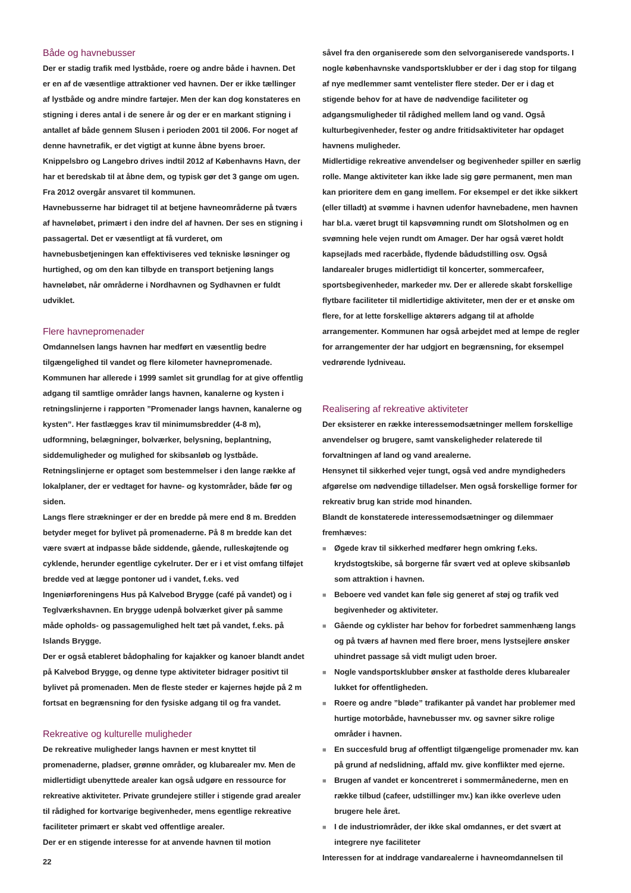Både og havnebusser
Der er stadig trafik med lystbåde, roere og andre både i havnen. Det er en af de væsentlige attraktioner ved havnen. Der er ikke tællinger af lystbåde og andre mindre fartøjer. Men der kan dog konstateres en stigning i deres antal i de senere år og der er en markant stigning i antallet af både gennem Slusen i perioden 2001 til 2006. For noget af denne havnetrafik, er det vigtigt at kunne åbne byens broer. Knippelsbro og Langebro drives indtil 2012 af Københavns Havn, der har et beredskab til at åbne dem, og typisk gør det 3 gange om ugen. Fra 2012 overgår ansvaret til kommunen.
Havnebusserne har bidraget til at betjene havneområderne på tværs af havneløbet, primært i den indre del af havnen. Der ses en stigning i passagertal. Det er væsentligt at få vurderet, om havnebusbetjeningen kan effektiviseres ved tekniske løsninger og hurtighed, og om den kan tilbyde en transport betjening langs havneløbet, når områderne i Nordhavnen og Sydhavnen er fuldt udviklet.
Flere havnepromenader
Omdannelsen langs havnen har medført en væsentlig bedre tilgængelighed til vandet og flere kilometer havnepromenade. Kommunen har allerede i 1999 samlet sit grundlag for at give offentlig adgang til samtlige områder langs havnen, kanalerne og kysten i retningslinjerne i rapporten ”Promenader langs havnen, kanalerne og kysten”. Her fastlægges krav til minimumsbredder (4-8 m), udformning, belægninger, bolværker, belysning, beplantning, siddemuligheder og mulighed for skibsanløb og lystbåde. Retningslinjerne er optaget som bestemmelser i den lange række af lokalplaner, der er vedtaget for havne- og kystområder, både før og siden.
Langs flere strækninger er der en bredde på mere end 8 m. Bredden betyder meget for bylivet på promenaderne. På 8 m bredde kan det være svært at indpasse både siddende, gående, rulleskøjtende og cyklende, herunder egentlige cykelruter. Der er i et vist omfang tilføjet bredde ved at lægge pontoner ud i vandet, f.eks. ved Ingeniørforeningens Hus på Kalvebod Brygge (café på vandet) og i Teglværkshavnen. En brygge udenpå bolværket giver på samme måde opholds- og passagemulighed helt tæt på vandet, f.eks. på Islands Brygge.
Der er også etableret bådophaling for kajakker og kanoer blandt andet på Kalvebod Brygge, og denne type aktiviteter bidrager positivt til bylivet på promenaden. Men de fleste steder er kajernes højde på 2 m fortsat en begrænsning for den fysiske adgang til og fra vandet.
Rekreative og kulturelle muligheder
De rekreative muligheder langs havnen er mest knyttet til promenaderne, pladser, grønne områder, og klubarealer mv. Men de midlertidigt ubenyttede arealer kan også udgøre en ressource for rekreative aktiviteter. Private grundejere stiller i stigende grad arealer til rådighed for kortvarige begivenheder, mens egentlige rekreative faciliteter primært er skabt ved offentlige arealer.
Der er en stigende interesse for at anvende havnen til motion
såvel fra den organiserede som den selvorganiserede vandsports. I nogle københavnske vandsportsklubber er der i dag stop for tilgang af nye medlemmer samt ventelister flere steder. Der er i dag et stigende behov for at have de nødvendige faciliteter og adgangsmuligheder til rådighed mellem land og vand. Også kulturbegivenheder, fester og andre fritidsaktiviteter har opdaget havnens muligheder.
Midlertidige rekreative anvendelser og begivenheder spiller en særlig rolle. Mange aktiviteter kan ikke lade sig gøre permanent, men man kan prioritere dem en gang imellem. For eksempel er det ikke sikkert (eller tilladt) at svømme i havnen udenfor havnebadene, men havnen har bl.a. været brugt til kapsvømning rundt om Slotsholmen og en svømning hele vejen rundt om Amager. Der har også været holdt kapsejlads med racerbåde, flydende bådudstilling osv. Også landarealer bruges midlertidigt til koncerter, sommercafeer, sportsbegivenheder, markeder mv. Der er allerede skabt forskellige flytbare faciliteter til midlertidige aktiviteter, men der er et ønske om flere, for at lette forskellige aktørers adgang til at afholde arrangementer. Kommunen har også arbejdet med at lempe de regler for arrangementer der har udgjort en begrænsning, for eksempel vedrørende lydniveau.
Realisering af rekreative aktiviteter
Der eksisterer en række interessemodsætninger mellem forskellige anvendelser og brugere, samt vanskeligheder relaterede til forvaltningen af land og vand arealerne.
Hensynet til sikkerhed vejer tungt, også ved andre myndigheders afgørelse om nødvendige tilladelser. Men også forskellige former for rekreativ brug kan stride mod hinanden.
Blandt de konstaterede interessemodsætninger og dilemmaer fremhæves:
■ Øgede krav til sikkerhed medfører hegn omkring f.eks. krydstogtskibe, så borgerne får svært ved at opleve skibsanløb som attraktion i havnen.
■ Beboere ved vandet kan føle sig generet af støj og trafik ved begivenheder og aktiviteter.
■ Gående og cyklister har behov for forbedret sammenhæng langs og på tværs af havnen med flere broer, mens lystsejlere ønsker uhindret passage så vidt muligt uden broer.
■ Nogle vandsportsklubber ønsker at fastholde deres klubarealer lukket for offentligheden.
■ Roere og andre ”bløde” trafikanter på vandet har problemer med hurtige motorbåde, havnebusser mv. og savner sikre rolige områder i havnen.
■ En succesfuld brug af offentligt tilgængelige promenader mv. kan på grund af nedslidning, affald mv. give konflikter med ejerne.
■ Brugen af vandet er koncentreret i sommermånederne, men en række tilbud (cafeer, udstillinger mv.) kan ikke overleve uden brugere hele året.
■ I de industriområder, der ikke skal omdannes, er det svært at integrere nye faciliteter
Interessen for at inddrage vandarealerne i havneomdannelsen til
22